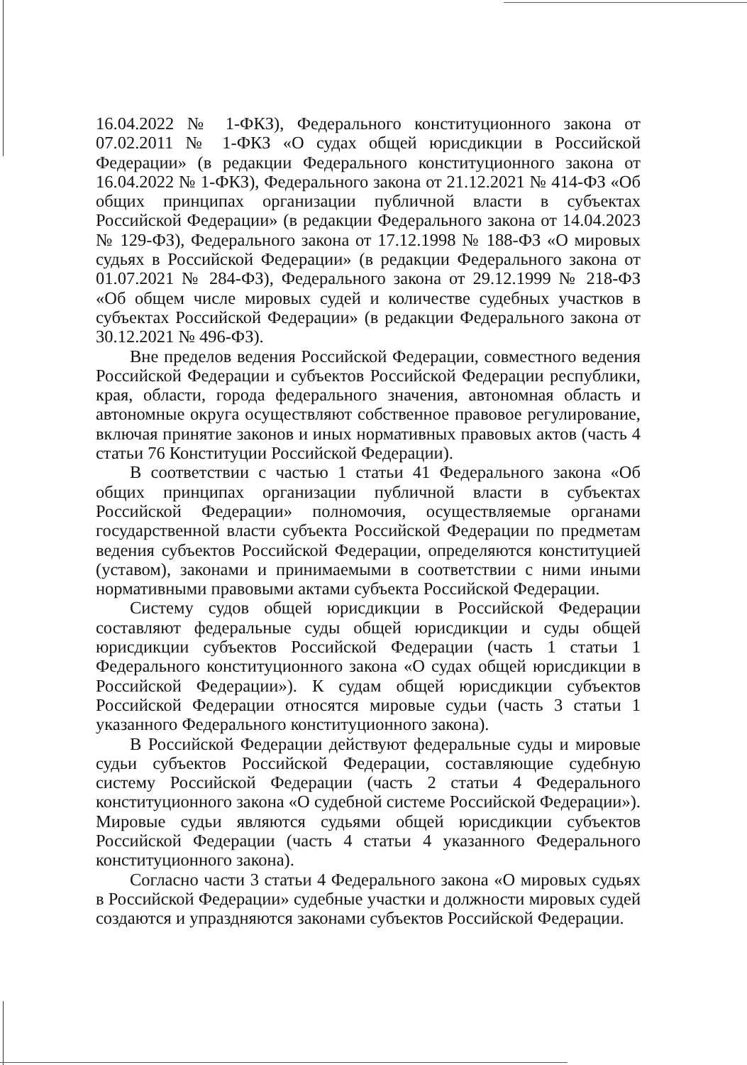16.04.2022 № 1-ФКЗ), Федерального конституционного закона от 07.02.2011 № 1-ФКЗ «О судах общей юрисдикции в Российской Федерации» (в редакции Федерального конституционного закона от 16.04.2022 № 1-ФКЗ), Федерального закона от 21.12.2021 № 414-ФЗ «Об общих принципах организации публичной власти в субъектах Российской Федерации» (в редакции Федерального закона от 14.04.2023 № 129-ФЗ), Федерального закона от 17.12.1998 № 188-ФЗ «О мировых судьях в Российской Федерации» (в редакции Федерального закона от 01.07.2021 № 284-ФЗ), Федерального закона от 29.12.1999 № 218-ФЗ «Об общем числе мировых судей и количестве судебных участков в субъектах Российской Федерации» (в редакции Федерального закона от 30.12.2021 № 496-ФЗ).
Вне пределов ведения Российской Федерации, совместного ведения Российской Федерации и субъектов Российской Федерации республики, края, области, города федерального значения, автономная область и автономные округа осуществляют собственное правовое регулирование, включая принятие законов и иных нормативных правовых актов (часть 4 статьи 76 Конституции Российской Федерации).
В соответствии с частью 1 статьи 41 Федерального закона «Об общих принципах организации публичной власти в субъектах Российской Федерации» полномочия, осуществляемые органами государственной власти субъекта Российской Федерации по предметам ведения субъектов Российской Федерации, определяются конституцией (уставом), законами и принимаемыми в соответствии с ними иными нормативными правовыми актами субъекта Российской Федерации.
Систему судов общей юрисдикции в Российской Федерации составляют федеральные суды общей юрисдикции и суды общей юрисдикции субъектов Российской Федерации (часть 1 статьи 1 Федерального конституционного закона «О судах общей юрисдикции в Российской Федерации»). К судам общей юрисдикции субъектов Российской Федерации относятся мировые судьи (часть 3 статьи 1 указанного Федерального конституционного закона).
В Российской Федерации действуют федеральные суды и мировые судьи субъектов Российской Федерации, составляющие судебную систему Российской Федерации (часть 2 статьи 4 Федерального конституционного закона «О судебной системе Российской Федерации»). Мировые судьи являются судьями общей юрисдикции субъектов Российской Федерации (часть 4 статьи 4 указанного Федерального конституционного закона).
Согласно части 3 статьи 4 Федерального закона «О мировых судьях в Российской Федерации» судебные участки и должности мировых судей создаются и упраздняются законами субъектов Российской Федерации.